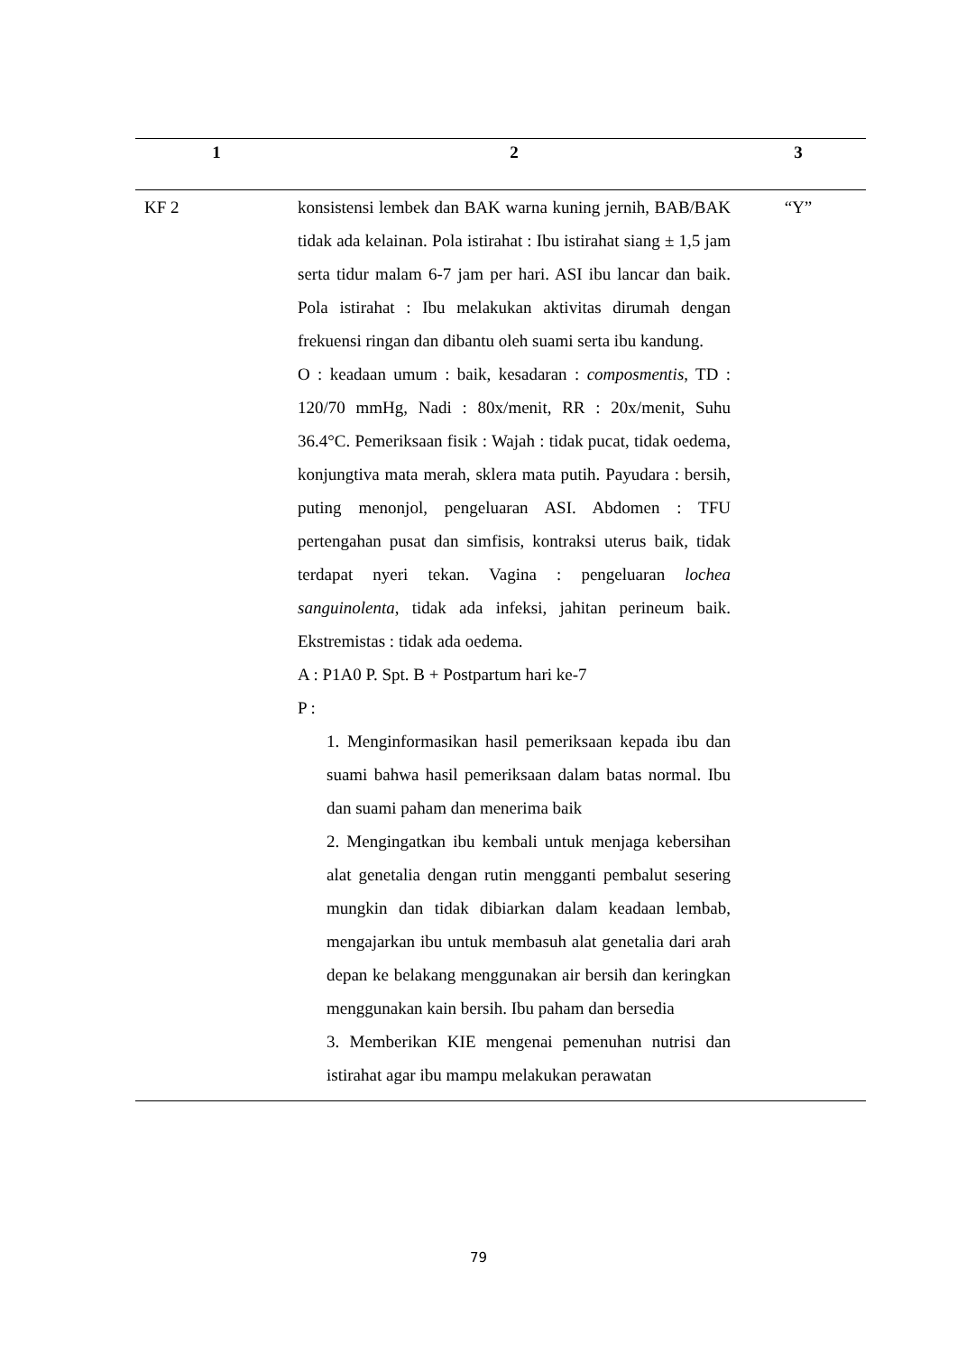| 1 | 2 | 3 |
| --- | --- | --- |
| KF 2 | konsistensi lembek dan BAK warna kuning jernih, BAB/BAK tidak ada kelainan. Pola istirahat : Ibu istirahat siang ± 1,5 jam serta tidur malam 6-7 jam per hari. ASI ibu lancar dan baik. Pola istirahat : Ibu melakukan aktivitas dirumah dengan frekuensi ringan dan dibantu oleh suami serta ibu kandung. O : keadaan umum : baik, kesadaran : composmentis , TD : 120/70 mmHg, Nadi : 80x/menit, RR : 20x/menit, Suhu 36.4°C. Pemeriksaan fisik : Wajah : tidak pucat, tidak oedema, konjungtiva mata merah, sklera mata putih. Payudara : bersih, puting menonjol, pengeluaran ASI. Abdomen : TFU pertengahan pusat dan simfisis, kontraksi uterus baik, tidak terdapat nyeri tekan. Vagina : pengeluaran lochea sanguinolenta , tidak ada infeksi, jahitan perineum baik. Ekstremistas : tidak ada oedema. A : P1A0 P. Spt. B + Postpartum hari ke-7 P : 1. Menginformasikan hasil pemeriksaan kepada ibu dan suami bahwa hasil pemeriksaan dalam batas normal. Ibu dan suami paham dan menerima baik 2. Mengingatkan ibu kembali untuk menjaga kebersihan alat genetalia dengan rutin mengganti pembalut sesering mungkin dan tidak dibiarkan dalam keadaan lembab, mengajarkan ibu untuk membasuh alat genetalia dari arah depan ke belakang menggunakan air bersih dan keringkan menggunakan kain bersih. Ibu paham dan bersedia 3. Memberikan KIE mengenai pemenuhan nutrisi dan istirahat agar ibu mampu melakukan perawatan | “Y” |
79